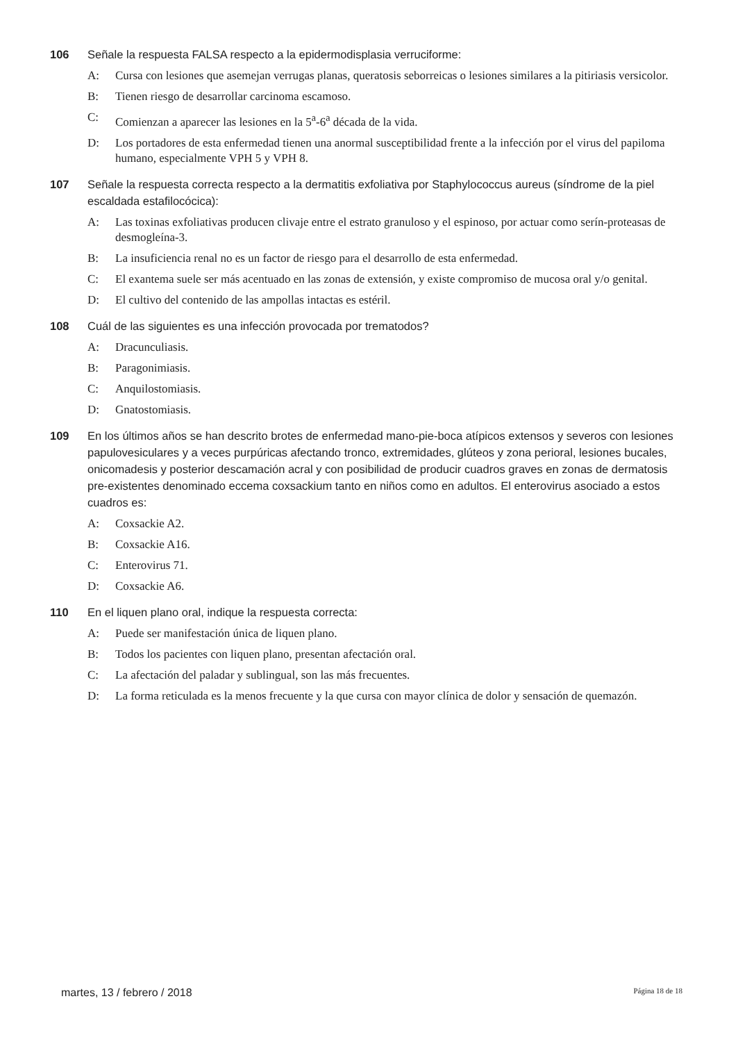106 Señale la respuesta FALSA respecto a la epidermodisplasia verruciforme:
A: Cursa con lesiones que asemejan verrugas planas, queratosis seborreicas o lesiones similares a la pitiriasis versicolor.
B: Tienen riesgo de desarrollar carcinoma escamoso.
C: Comienzan a aparecer las lesiones en la 5<sup>a</sup>-6<sup>a</sup> década de la vida.
D: Los portadores de esta enfermedad tienen una anormal susceptibilidad frente a la infección por el virus del papiloma humano, especialmente VPH 5 y VPH 8.
107 Señale la respuesta correcta respecto a la dermatitis exfoliativa por Staphylococcus aureus (síndrome de la piel escaldada estafilocócica):
A: Las toxinas exfoliativas producen clivaje entre el estrato granuloso y el espinoso, por actuar como serín-proteasas de desmogleína-3.
B: La insuficiencia renal no es un factor de riesgo para el desarrollo de esta enfermedad.
C: El exantema suele ser más acentuado en las zonas de extensión, y existe compromiso de mucosa oral y/o genital.
D: El cultivo del contenido de las ampollas intactas es estéril.
108 Cuál de las siguientes es una infección provocada por trematodos?
A: Dracunculiasis.
B: Paragonimiasis.
C: Anquilostomiasis.
D: Gnatostomiasis.
109 En los últimos años se han descrito brotes de enfermedad mano-pie-boca atípicos extensos y severos con lesiones papulovesiculares y a veces purpúricas afectando tronco, extremidades, glúteos y zona perioral, lesiones bucales, onicomadesis y posterior descamación acral y con posibilidad de producir cuadros graves en zonas de dermatosis pre-existentes denominado eccema coxsackium tanto en niños como en adultos. El enterovirus asociado a estos cuadros es:
A: Coxsackie A2.
B: Coxsackie A16.
C: Enterovirus 71.
D: Coxsackie A6.
110 En el liquen plano oral, indique la respuesta correcta:
A: Puede ser manifestación única de liquen plano.
B: Todos los pacientes con liquen plano, presentan afectación oral.
C: La afectación del paladar y sublingual, son las más frecuentes.
D: La forma reticulada es la menos frecuente y la que cursa con mayor clínica de dolor y sensación de quemazón.
martes, 13 / febrero / 2018 Página 18 de 18